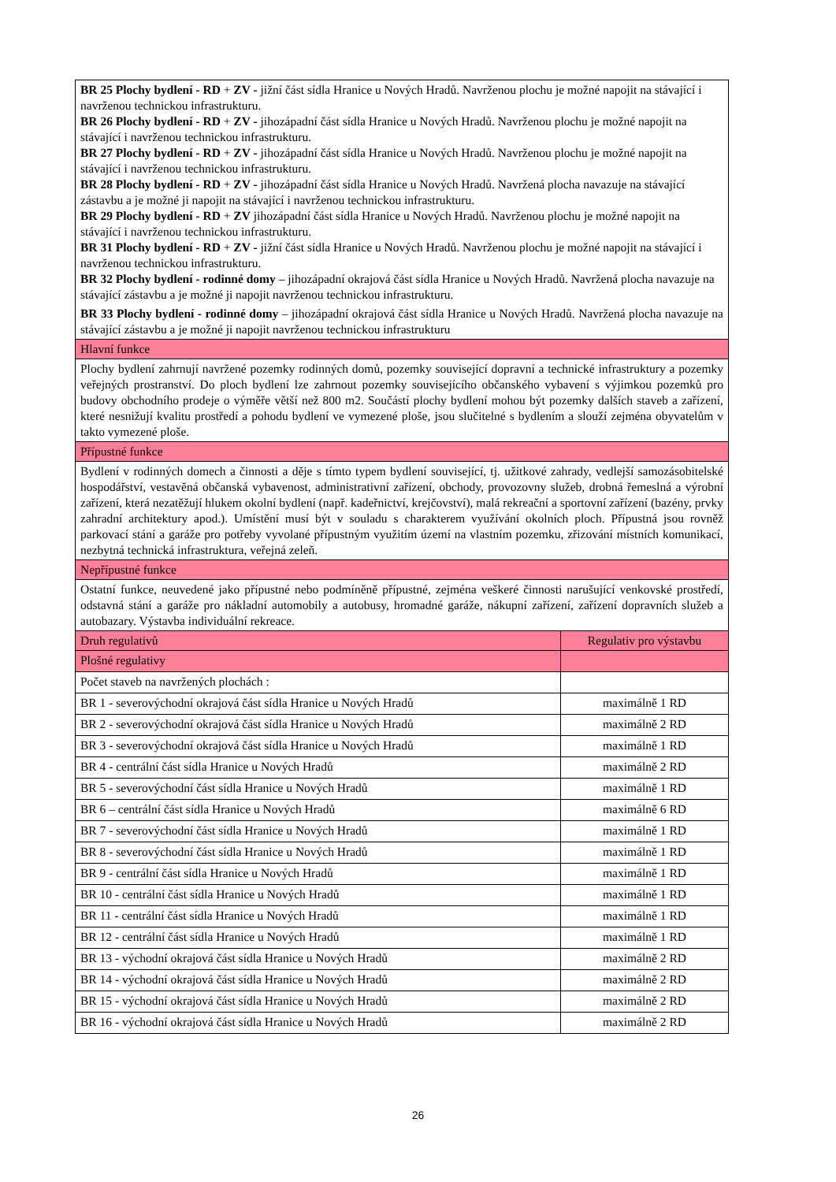| BR 25 Plochy bydlení - RD + ZV - jižní část sídla Hranice u Nových Hradů. Navrženou plochu je možné napojit na stávající i navrženou technickou infrastrukturu. BR 26 Plochy bydlení - RD + ZV - jihozápadní část sídla Hranice u Nových Hradů. Navrženou plochu je možné napojit na stávající i navrženou technickou infrastrukturu. BR 27 Plochy bydlení - RD + ZV - jihozápadní část sídla Hranice u Nových Hradů. Navrženou plochu je možné napojit na stávající i navrženou technickou infrastrukturu. BR 28 Plochy bydlení - RD + ZV - jihozápadní část sídla Hranice u Nových Hradů. Navržená plocha navazuje na stávající zástavbu a je možné ji napojit na stávající i navrženou technickou infrastrukturu. BR 29 Plochy bydlení - RD + ZV jihozápadní část sídla Hranice u Nových Hradů. Navrženou plochu je možné napojit na stávající i navrženou technickou infrastrukturu. BR 31 Plochy bydlení - RD + ZV - jižní část sídla Hranice u Nových Hradů. Navrženou plochu je možné napojit na stávající i navrženou technickou infrastrukturu. BR 32 Plochy bydlení - rodinné domy – jihozápadní okrajová část sídla Hranice u Nových Hradů. Navržená plocha navazuje na stávající zástavbu a je možné ji napojit navrženou technickou infrastrukturu. BR 33 Plochy bydlení - rodinné domy – jihozápadní okrajová část sídla Hranice u Nových Hradů. Navržená plocha navazuje na stávající zástavbu a je možné ji napojit navrženou technickou infrastrukturu | |
| Hlavní funkce | |
| Plochy bydlení zahrnují navržené pozemky rodinných domů, pozemky související dopravní a technické infrastruktury a pozemky veřejných prostranství. Do ploch bydlení lze zahrnout pozemky souvisejícího občanského vybavení s výjimkou pozemků pro budovy obchodního prodeje o výměře větší než 800 m2. Součástí plochy bydlení mohou být pozemky dalších staveb a zařízení, které nesnižují kvalitu prostředí a pohodu bydlení ve vymezené ploše, jsou slučitelné s bydlením a slouží zejména obyvatelům v takto vymezené ploše. | |
| Přípustné funkce | |
| Bydlení v rodinných domech a činnosti a děje s tímto typem bydlení související, tj. užitkové zahrady, vedlejší samozásobitelské hospodářství, vestavěná občanská vybavenost, administrativní zařízení, obchody, provozovny služeb, drobná řemeslná a výrobní zařízení, která nezatěžují hlukem okolní bydlení (např. kadeřnictví, krejčovství), malá rekreační a sportovní zařízení (bazény, prvky zahradní architektury apod.). Umístění musí být v souladu s charakterem využívání okolních ploch. Přípustná jsou rovněž parkovací stání a garáže pro potřeby vyvolané přípustným využitím území na vlastním pozemku, zřizování místních komunikací, nezbytná technická infrastruktura, veřejná zeleň. | |
| Nepřípustné funkce | |
| Ostatní funkce, neuvedené jako přípustné nebo podmíněně přípustné, zejména veškeré činnosti narušující venkovské prostředí, odstavná stání a garáže pro nákladní automobily a autobusy, hromadné garáže, nákupní zařízení, zařízení dopravních služeb a autobazary. Výstavba individuální rekreace. | |
| Druh regulativů | Regulativ pro výstavbu |
| Plošné regulativy | |
| Počet staveb na navržených plochách : | |
| BR 1 - severovýchodní okrajová část sídla Hranice u Nových Hradů | maximálně 1 RD |
| BR 2 - severovýchodní okrajová část sídla Hranice u Nových Hradů | maximálně 2 RD |
| BR 3 - severovýchodní okrajová část sídla Hranice u Nových Hradů | maximálně 1 RD |
| BR 4 - centrální část sídla Hranice u Nových Hradů | maximálně 2 RD |
| BR 5 - severovýchodní část sídla Hranice u Nových Hradů | maximálně 1 RD |
| BR 6 – centrální část sídla Hranice u Nových Hradů | maximálně 6 RD |
| BR 7 - severovýchodní část sídla Hranice u Nových Hradů | maximálně 1 RD |
| BR 8 - severovýchodní část sídla Hranice u Nových Hradů | maximálně 1 RD |
| BR 9 - centrální část sídla Hranice u Nových Hradů | maximálně 1 RD |
| BR 10 - centrální část sídla Hranice u Nových Hradů | maximálně 1 RD |
| BR 11 - centrální část sídla Hranice u Nových Hradů | maximálně 1 RD |
| BR 12 - centrální část sídla Hranice u Nových Hradů | maximálně 1 RD |
| BR 13 - východní okrajová část sídla Hranice u Nových Hradů | maximálně 2 RD |
| BR 14 - východní okrajová část sídla Hranice u Nových Hradů | maximálně 2 RD |
| BR 15 - východní okrajová část sídla Hranice u Nových Hradů | maximálně 2 RD |
| BR 16 - východní okrajová část sídla Hranice u Nových Hradů | maximálně 2 RD |
26